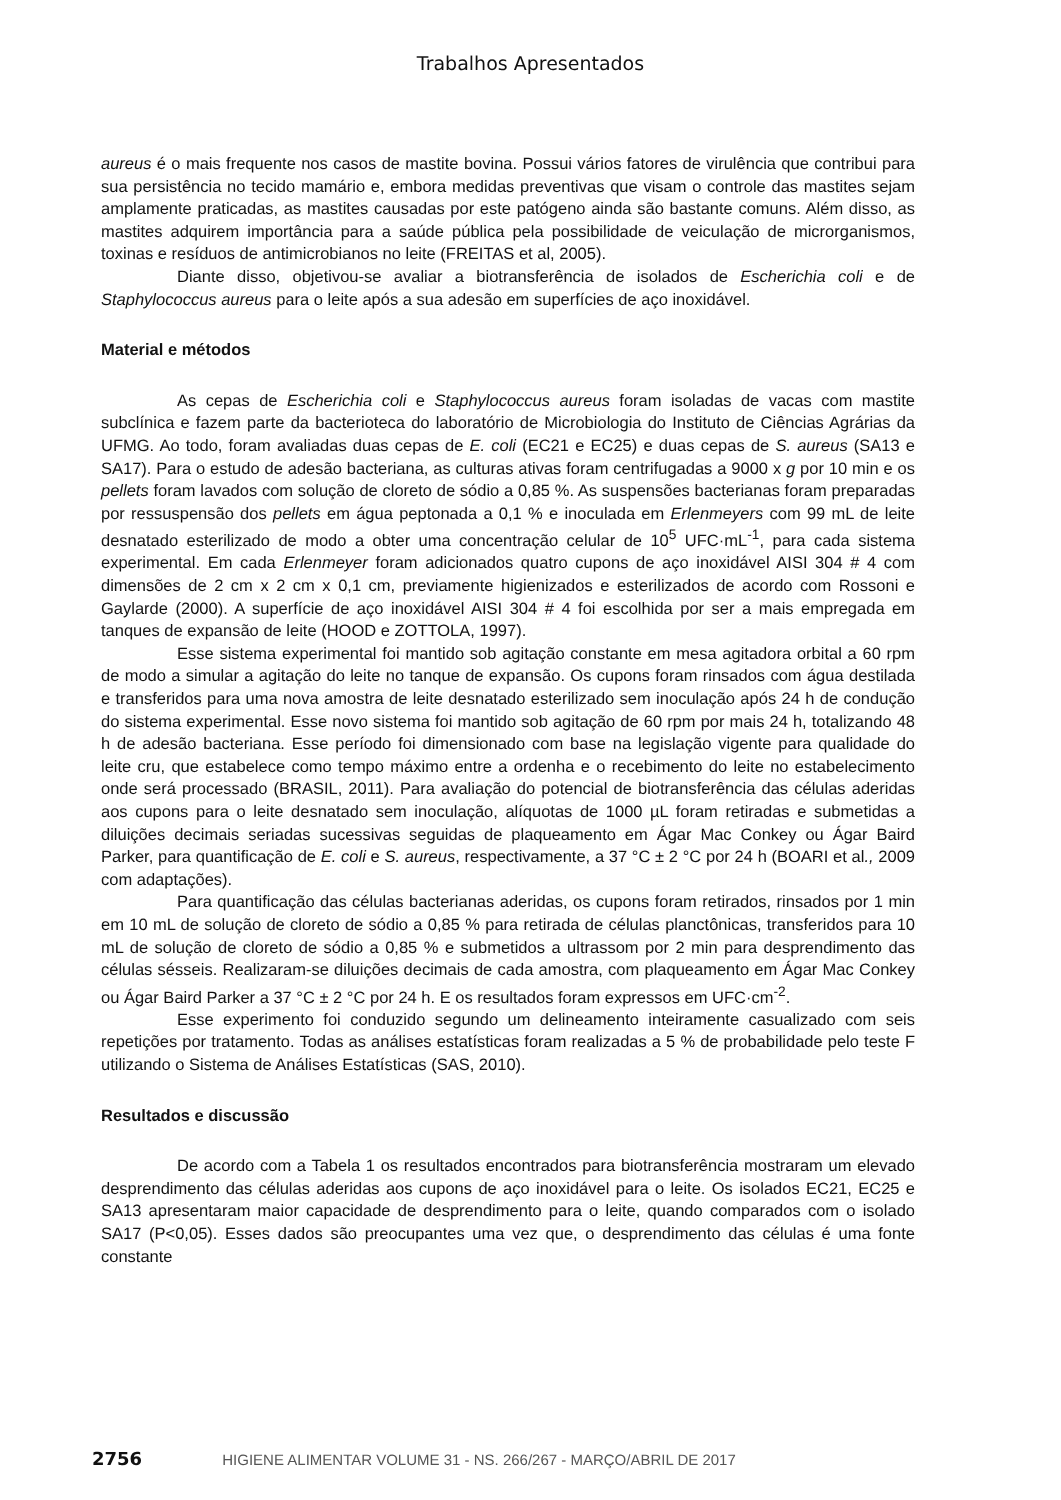Trabalhos Apresentados
aureus é o mais frequente nos casos de mastite bovina. Possui vários fatores de virulência que contribui para sua persistência no tecido mamário e, embora medidas preventivas que visam o controle das mastites sejam amplamente praticadas, as mastites causadas por este patógeno ainda são bastante comuns. Além disso, as mastites adquirem importância para a saúde pública pela possibilidade de veiculação de microrganismos, toxinas e resíduos de antimicrobianos no leite (FREITAS et al, 2005).
Diante disso, objetivou-se avaliar a biotransferência de isolados de Escherichia coli e de Staphylococcus aureus para o leite após a sua adesão em superfícies de aço inoxidável.
Material e métodos
As cepas de Escherichia coli e Staphylococcus aureus foram isoladas de vacas com mastite subclínica e fazem parte da bacterioteca do laboratório de Microbiologia do Instituto de Ciências Agrárias da UFMG. Ao todo, foram avaliadas duas cepas de E. coli (EC21 e EC25) e duas cepas de S. aureus (SA13 e SA17). Para o estudo de adesão bacteriana, as culturas ativas foram centrifugadas a 9000 x g por 10 min e os pellets foram lavados com solução de cloreto de sódio a 0,85 %. As suspensões bacterianas foram preparadas por ressuspensão dos pellets em água peptonada a 0,1 % e inoculada em Erlenmeyers com 99 mL de leite desnatado esterilizado de modo a obter uma concentração celular de 10<sup>5</sup> UFC·mL<sup>-1</sup>, para cada sistema experimental. Em cada Erlenmeyer foram adicionados quatro cupons de aço inoxidável AISI 304 # 4 com dimensões de 2 cm x 2 cm x 0,1 cm, previamente higienizados e esterilizados de acordo com Rossoni e Gaylarde (2000). A superfície de aço inoxidável AISI 304 # 4 foi escolhida por ser a mais empregada em tanques de expansão de leite (HOOD e ZOTTOLA, 1997).
Esse sistema experimental foi mantido sob agitação constante em mesa agitadora orbital a 60 rpm de modo a simular a agitação do leite no tanque de expansão. Os cupons foram rinsados com água destilada e transferidos para uma nova amostra de leite desnatado esterilizado sem inoculação após 24 h de condução do sistema experimental. Esse novo sistema foi mantido sob agitação de 60 rpm por mais 24 h, totalizando 48 h de adesão bacteriana. Esse período foi dimensionado com base na legislação vigente para qualidade do leite cru, que estabelece como tempo máximo entre a ordenha e o recebimento do leite no estabelecimento onde será processado (BRASIL, 2011). Para avaliação do potencial de biotransferência das células aderidas aos cupons para o leite desnatado sem inoculação, alíquotas de 1000 µL foram retiradas e submetidas a diluições decimais seriadas sucessivas seguidas de plaqueamento em Ágar Mac Conkey ou Ágar Baird Parker, para quantificação de E. coli e S. aureus, respectivamente, a 37 °C ± 2 °C por 24 h (BOARI et al., 2009 com adaptações).
Para quantificação das células bacterianas aderidas, os cupons foram retirados, rinsados por 1 min em 10 mL de solução de cloreto de sódio a 0,85 % para retirada de células planctônicas, transferidos para 10 mL de solução de cloreto de sódio a 0,85 % e submetidos a ultrassom por 2 min para desprendimento das células sésseis. Realizaram-se diluições decimais de cada amostra, com plaqueamento em Ágar Mac Conkey ou Ágar Baird Parker a 37 °C ± 2 °C por 24 h. E os resultados foram expressos em UFC·cm<sup>-2</sup>.
Esse experimento foi conduzido segundo um delineamento inteiramente casualizado com seis repetições por tratamento. Todas as análises estatísticas foram realizadas a 5 % de probabilidade pelo teste F utilizando o Sistema de Análises Estatísticas (SAS, 2010).
Resultados e discussão
De acordo com a Tabela 1 os resultados encontrados para biotransferência mostraram um elevado desprendimento das células aderidas aos cupons de aço inoxidável para o leite. Os isolados EC21, EC25 e SA13 apresentaram maior capacidade de desprendimento para o leite, quando comparados com o isolado SA17 (P<0,05). Esses dados são preocupantes uma vez que, o desprendimento das células é uma fonte constante
2756 HIGIENE ALIMENTAR VOLUME 31 - NS. 266/267 - MARÇO/ABRIL DE 2017